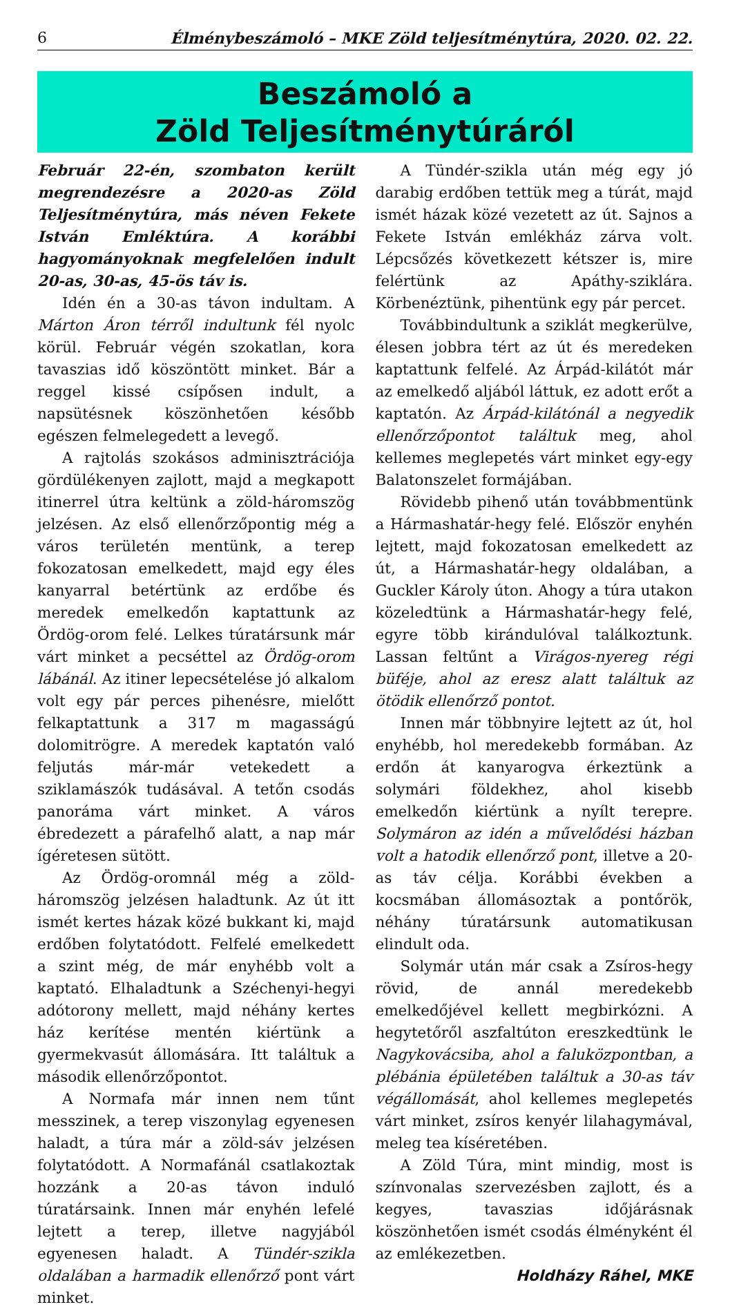6 Élménybeszámoló – MKE Zöld teljesítménytúra, 2020. 02. 22.
Beszámoló a
Zöld Teljesítménytúráról
Február 22-én, szombaton került megrendezésre a 2020-as Zöld Teljesítménytúra, más néven Fekete István Emléktúra. A korábbi hagyományoknak megfelelően indult 20-as, 30-as, 45-ös táv is.
Idén én a 30-as távon indultam. A Márton Áron térről indultunk fél nyolc körül. Február végén szokatlan, kora tavaszias idő köszöntött minket. Bár a reggel kissé csípősen indult, a napsütésnek köszönhetően később egészen felmelegedett a levegő.
A rajtolás szokásos adminisztrációja gördülékenyen zajlott, majd a megkapott itinerrel útra keltünk a zöld-háromszög jelzésen. Az első ellenőrzőpontig még a város területén mentünk, a terep fokozatosan emelkedett, majd egy éles kanyarral betértünk az erdőbe és meredek emelkedőn kaptattunk az Ördög-orom felé. Lelkes túratársunk már várt minket a pecséttel az Ördög-orom lábánál. Az itiner lepecsételése jó alkalom volt egy pár perces pihenésre, mielőtt felkaptattunk a 317 m magasságú dolomitrögre. A meredek kaptatón való feljutás már-már vetekedett a sziklamászók tudásával. A tetőn csodás panoráma várt minket. A város ébredezett a párafelhő alatt, a nap már ígéretesen sütött.
Az Ördög-oromnál még a zöld-háromszög jelzésen haladtunk. Az út itt ismét kertes házak közé bukkant ki, majd erdőben folytatódott. Felfelé emelkedett a szint még, de már enyhébb volt a kaptató. Elhaladtunk a Széchenyi-hegyi adótorony mellett, majd néhány kertes ház kerítése mentén kiértünk a gyermekvasút állomására. Itt találtuk a második ellenőrzőpontot.
A Normafa már innen nem tűnt messzinek, a terep viszonylag egyenesen haladt, a túra már a zöld-sáv jelzésen folytatódott. A Normafánál csatlakoztak hozzánk a 20-as távon induló túratársaink. Innen már enyhén lefelé lejtett a terep, illetve nagyjából egyenesen haladt. A Tündér-szikla oldalában a harmadik ellenőrző pont várt minket.
A Tündér-szikla után még egy jó darabig erdőben tettük meg a túrát, majd ismét házak közé vezetett az út. Sajnos a Fekete István emlékház zárva volt. Lépcsőzés következett kétszer is, mire felértünk az Apáthy-sziklára. Körbenéztünk, pihentünk egy pár percet.
Továbbindultunk a sziklát megkerülve, élesen jobbra tért az út és meredeken kaptattunk felfelé. Az Árpád-kilátót már az emelkedő aljából láttuk, ez adott erőt a kaptatón. Az Árpád-kilátónál a negyedik ellenőrzőpontot találtuk meg, ahol kellemes meglepetés várt minket egy-egy Balatonszelet formájában.
Rövidebb pihenő után továbbmentünk a Hármashatár-hegy felé. Először enyhén lejtett, majd fokozatosan emelkedett az út, a Hármashatár-hegy oldalában, a Guckler Károly úton. Ahogy a túra utakon közeledtünk a Hármashatár-hegy felé, egyre több kirándulóval találkoztunk. Lassan feltűnt a Virágos-nyereg régi büféje, ahol az eresz alatt találtuk az ötödik ellenőrző pontot.
Innen már többnyire lejtett az út, hol enyhébb, hol meredekebb formában. Az erdőn át kanyarogva érkeztünk a solymári földekhez, ahol kisebb emelkedőn kiértünk a nyílt terepre. Solymáron az idén a művelődési házban volt a hatodik ellenőrző pont, illetve a 20-as táv célja. Korábbi években a kocsmában állomásoztak a pontőrök, néhány túratársunk automatikusan elindult oda.
Solymár után már csak a Zsíros-hegy rövid, de annál meredekebb emelkedőjével kellett megbirkózni. A hegytetőről aszfaltúton ereszkedtünk le Nagykovácsiba, ahol a faluközpontban, a plébánia épületében találtuk a 30-as táv végállomását, ahol kellemes meglepetés várt minket, zsíros kenyér lilahagymával, meleg tea kíséretében.
A Zöld Túra, mint mindig, most is színvonalas szervezésben zajlott, és a kegyes, tavaszias időjárásnak köszönhetően ismét csodás élményként él az emlékezetben.
Holdházy Ráhel, MKE